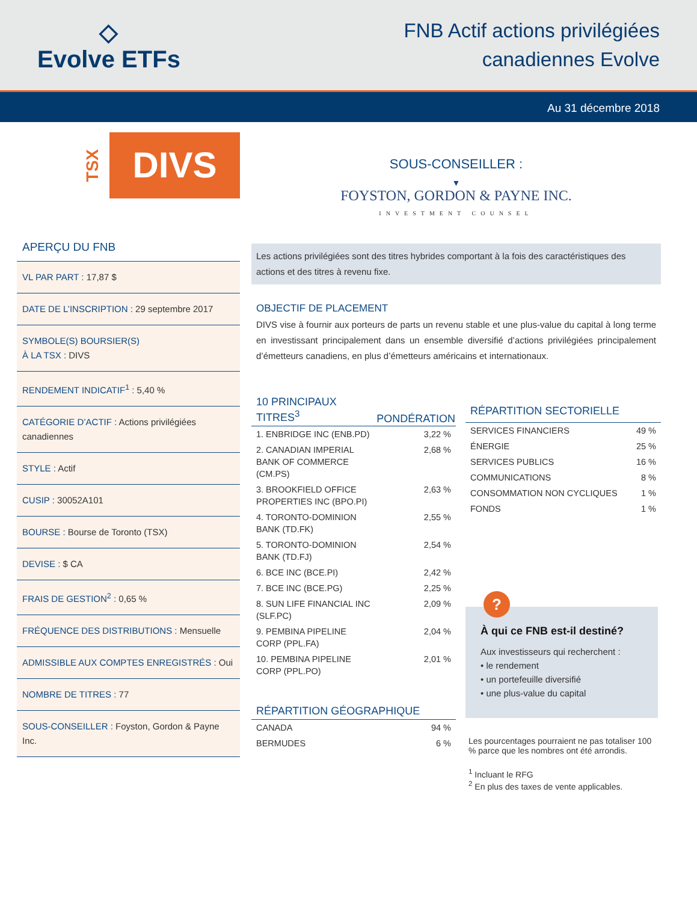◇
Evolve ETFs
FNB Actif actions privilégiées
canadiennes Evolve
Au 31 décembre 2018
TSX
DIVS
APERÇU DU FNB
VL PAR PART : 17,87 $
DATE DE L’INSCRIPTION : 29 septembre 2017
SYMBOLE(S) BOURSIER(S)
À LA TSX : DIVS
RENDEMENT INDICATIF<sup>1</sup> : 5,40 %
CATÉGORIE D’ACTIF : Actions privilégiées canadiennes
STYLE : Actif
CUSIP : 30052A101
BOURSE : Bourse de Toronto (TSX)
DEVISE : $ CA
FRAIS DE GESTION<sup>2</sup> : 0,65 %
FRÉQUENCE DES DISTRIBUTIONS : Mensuelle
ADMISSIBLE AUX COMPTES ENREGISTRÉS : Oui
NOMBRE DE TITRES : 77
SOUS-CONSEILLER : Foyston, Gordon & Payne Inc.
SOUS-CONSEILLER :
▼
FOYSTON, GORDON & PAYNE INC.
INVESTMENT COUNSEL
Les actions privilégiées sont des titres hybrides comportant à la fois des caractéristiques des actions et des titres à revenu fixe.
OBJECTIF DE PLACEMENT
DIVS vise à fournir aux porteurs de parts un revenu stable et une plus-value du capital à long terme en investissant principalement dans un ensemble diversifié d’actions privilégiées principalement d’émetteurs canadiens, en plus d’émetteurs américains et internationaux.
| 10 PRINCIPAUX TITRES<sup>3</sup> | PONDÉRATION |
| --- | --- |
| 1. ENBRIDGE INC (ENB.PD) | 3,22 % |
| 2. CANADIAN IMPERIAL BANK OF COMMERCE (CM.PS) | 2,68 % |
| 3. BROOKFIELD OFFICE PROPERTIES INC (BPO.PI) | 2,63 % |
| 4. TORONTO-DOMINION BANK (TD.FK) | 2,55 % |
| 5. TORONTO-DOMINION BANK (TD.FJ) | 2,54 % |
| 6. BCE INC (BCE.PI) | 2,42 % |
| 7. BCE INC (BCE.PG) | 2,25 % |
| 8. SUN LIFE FINANCIAL INC (SLF.PC) | 2,09 % |
| 9. PEMBINA PIPELINE CORP (PPL.FA) | 2,04 % |
| 10. PEMBINA PIPELINE CORP (PPL.PO) | 2,01 % |
| RÉPARTITION GÉOGRAPHIQUE | |
| --- | --- |
| CANADA | 94 % |
| BERMUDES | 6 % |
| RÉPARTITION SECTORIELLE | |
| --- | --- |
| SERVICES FINANCIERS | 49 % |
| ÉNERGIE | 25 % |
| SERVICES PUBLICS | 16 % |
| COMMUNICATIONS | 8 % |
| CONSOMMATION NON CYCLIQUES | 1 % |
| FONDS | 1 % |
?
À qui ce FNB est-il destiné?
Aux investisseurs qui recherchent :
• le rendement
• un portefeuille diversifié
• une plus-value du capital
Les pourcentages pourraient ne pas totaliser 100 % parce que les nombres ont été arrondis.
<sup>1</sup> Incluant le RFG
<sup>2</sup> En plus des taxes de vente applicables.